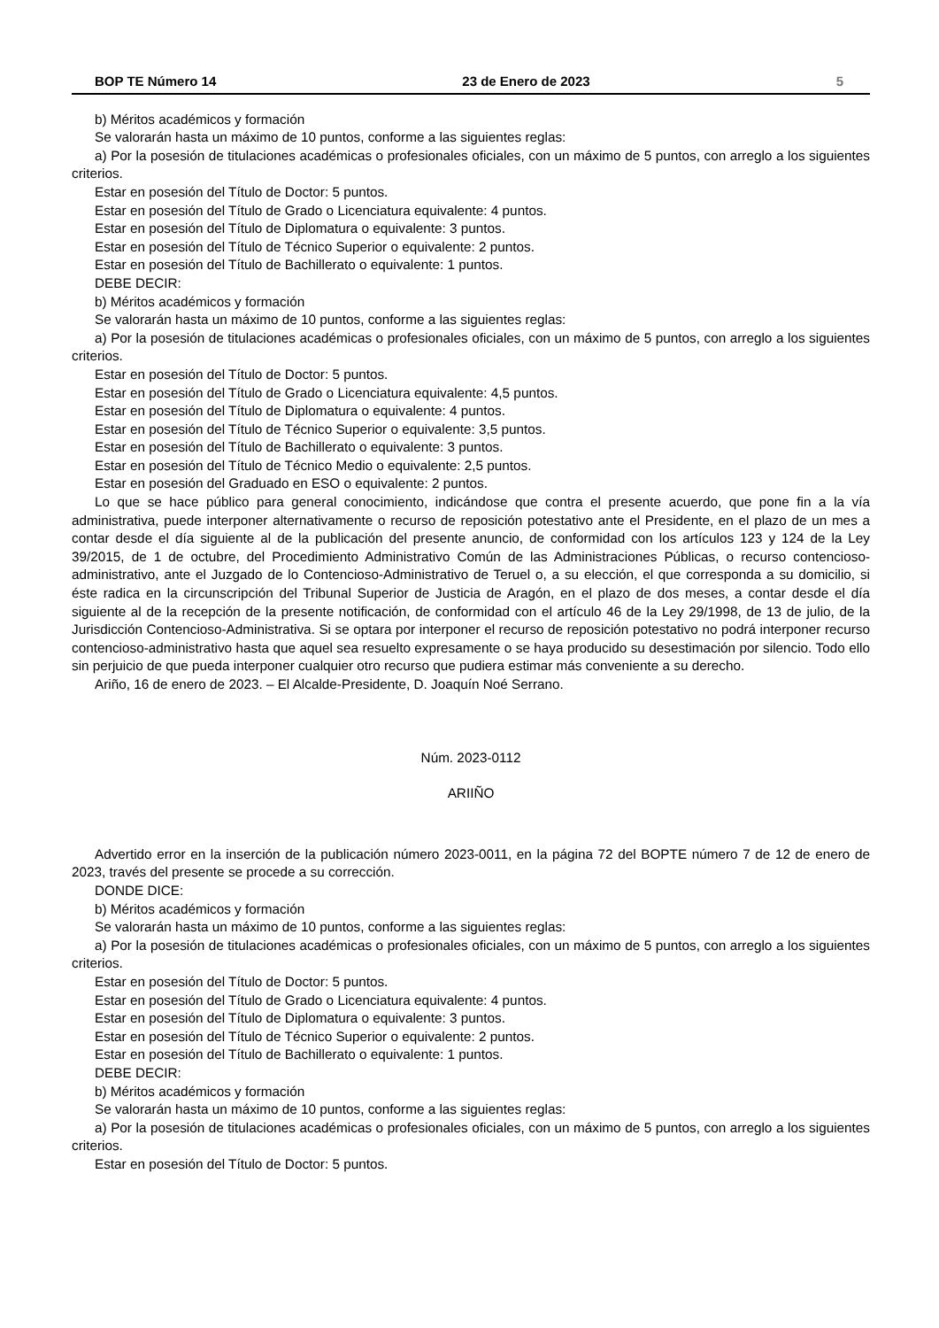BOP TE Número 14 23 de Enero de 2023 5
b) Méritos académicos y formación
Se valorarán hasta un máximo de 10 puntos, conforme a las siguientes reglas:
a) Por la posesión de titulaciones académicas o profesionales oficiales, con un máximo de 5 puntos, con arreglo a los siguientes criterios.
Estar en posesión del Título de Doctor: 5 puntos.
Estar en posesión del Título de Grado o Licenciatura equivalente: 4 puntos.
Estar en posesión del Título de Diplomatura o equivalente: 3 puntos.
Estar en posesión del Título de Técnico Superior o equivalente: 2 puntos.
Estar en posesión del Título de Bachillerato o equivalente: 1 puntos.
DEBE DECIR:
b) Méritos académicos y formación
Se valorarán hasta un máximo de 10 puntos, conforme a las siguientes reglas:
a) Por la posesión de titulaciones académicas o profesionales oficiales, con un máximo de 5 puntos, con arreglo a los siguientes criterios.
Estar en posesión del Título de Doctor: 5 puntos.
Estar en posesión del Título de Grado o Licenciatura equivalente: 4,5 puntos.
Estar en posesión del Título de Diplomatura o equivalente: 4 puntos.
Estar en posesión del Título de Técnico Superior o equivalente: 3,5 puntos.
Estar en posesión del Título de Bachillerato o equivalente: 3 puntos.
Estar en posesión del Título de Técnico Medio o equivalente: 2,5 puntos.
Estar en posesión del Graduado en ESO o equivalente: 2 puntos.
Lo que se hace público para general conocimiento, indicándose que contra el presente acuerdo, que pone fin a la vía administrativa, puede interponer alternativamente o recurso de reposición potestativo ante el Presidente, en el plazo de un mes a contar desde el día siguiente al de la publicación del presente anuncio, de conformidad con los artículos 123 y 124 de la Ley 39/2015, de 1 de octubre, del Procedimiento Administrativo Común de las Administraciones Públicas, o recurso contencioso-administrativo, ante el Juzgado de lo Contencioso-Administrativo de Teruel o, a su elección, el que corresponda a su domicilio, si éste radica en la circunscripción del Tribunal Superior de Justicia de Aragón, en el plazo de dos meses, a contar desde el día siguiente al de la recepción de la presente notificación, de conformidad con el artículo 46 de la Ley 29/1998, de 13 de julio, de la Jurisdicción Contencioso-Administrativa. Si se optara por interponer el recurso de reposición potestativo no podrá interponer recurso contencioso-administrativo hasta que aquel sea resuelto expresamente o se haya producido su desestimación por silencio. Todo ello sin perjuicio de que pueda interponer cualquier otro recurso que pudiera estimar más conveniente a su derecho.
Ariño, 16 de enero de 2023. – El Alcalde-Presidente, D. Joaquín Noé Serrano.
Núm. 2023-0112
ARIIÑO
Advertido error en la inserción de la publicación número 2023-0011, en la página 72 del BOPTE número 7 de 12 de enero de 2023, través del presente se procede a su corrección.
DONDE DICE:
b) Méritos académicos y formación
Se valorarán hasta un máximo de 10 puntos, conforme a las siguientes reglas:
a) Por la posesión de titulaciones académicas o profesionales oficiales, con un máximo de 5 puntos, con arreglo a los siguientes criterios.
Estar en posesión del Título de Doctor: 5 puntos.
Estar en posesión del Título de Grado o Licenciatura equivalente: 4 puntos.
Estar en posesión del Título de Diplomatura o equivalente: 3 puntos.
Estar en posesión del Título de Técnico Superior o equivalente: 2 puntos.
Estar en posesión del Título de Bachillerato o equivalente: 1 puntos.
DEBE DECIR:
b) Méritos académicos y formación
Se valorarán hasta un máximo de 10 puntos, conforme a las siguientes reglas:
a) Por la posesión de titulaciones académicas o profesionales oficiales, con un máximo de 5 puntos, con arreglo a los siguientes criterios.
Estar en posesión del Título de Doctor: 5 puntos.